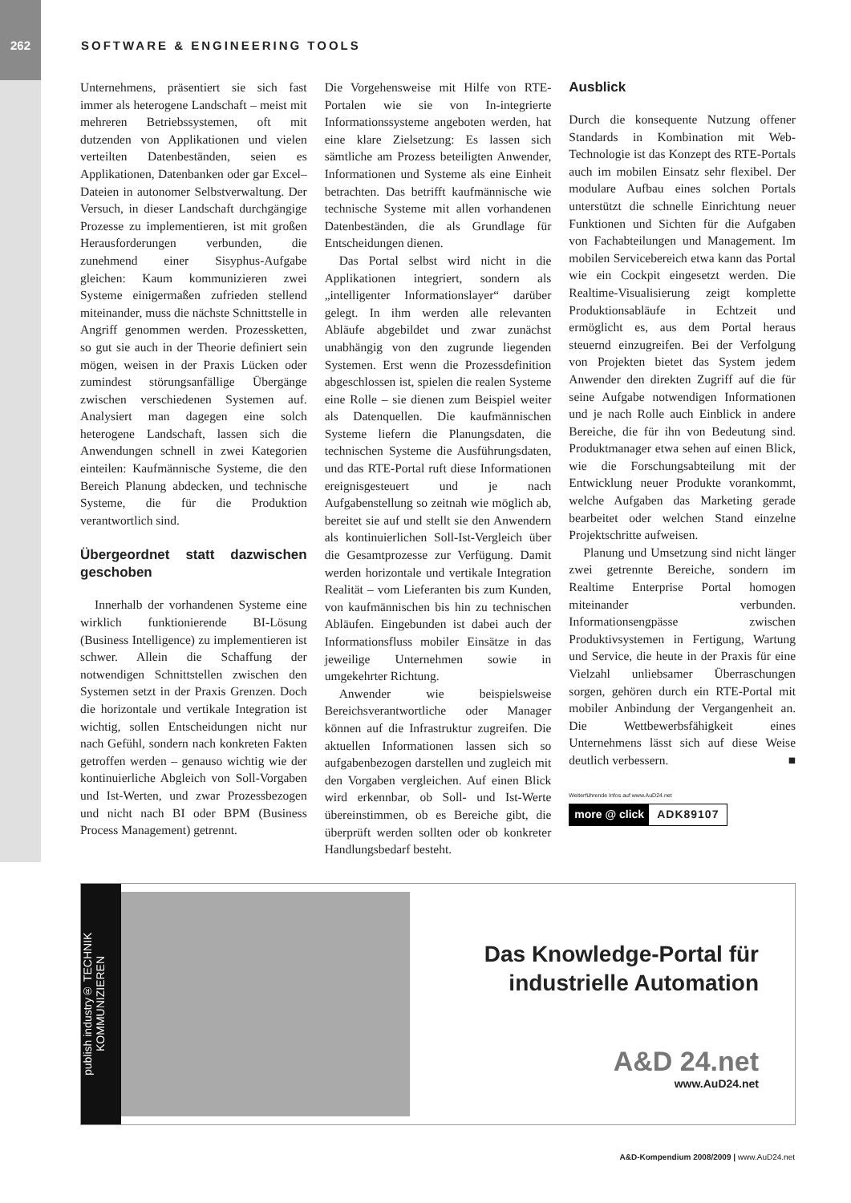262 SOFTWARE & ENGINEERING TOOLS
Unternehmens, präsentiert sie sich fast immer als heterogene Landschaft – meist mit mehreren Betriebssystemen, oft mit dutzenden von Applikationen und vielen verteilten Datenbeständen, seien es Applikationen, Datenbanken oder gar Excel–Dateien in autonomer Selbstverwaltung. Der Versuch, in dieser Landschaft durchgängige Prozesse zu implementieren, ist mit großen Herausforderungen verbunden, die zunehmend einer Sisyphus-Aufgabe gleichen: Kaum kommunizieren zwei Systeme einigermaßen zufrieden stellend miteinander, muss die nächste Schnittstelle in Angriff genommen werden. Prozessketten, so gut sie auch in der Theorie definiert sein mögen, weisen in der Praxis Lücken oder zumindest störungsanfällige Übergänge zwischen verschiedenen Systemen auf. Analysiert man dagegen eine solch heterogene Landschaft, lassen sich die Anwendungen schnell in zwei Kategorien einteilen: Kaufmännische Systeme, die den Bereich Planung abdecken, und technische Systeme, die für die Produktion verantwortlich sind.
Übergeordnet statt dazwischen geschoben
Innerhalb der vorhandenen Systeme eine wirklich funktionierende BI-Lösung (Business Intelligence) zu implementieren ist schwer. Allein die Schaffung der notwendigen Schnittstellen zwischen den Systemen setzt in der Praxis Grenzen. Doch die horizontale und vertikale Integration ist wichtig, sollen Entscheidungen nicht nur nach Gefühl, sondern nach konkreten Fakten getroffen werden – genauso wichtig wie der kontinuierliche Abgleich von Soll-Vorgaben und Ist-Werten, und zwar Prozessbezogen und nicht nach BI oder BPM (Business Process Management) getrennt.
Die Vorgehensweise mit Hilfe von RTE-Portalen wie sie von In-integrierte Informationssysteme angeboten werden, hat eine klare Zielsetzung: Es lassen sich sämtliche am Prozess beteiligten Anwender, Informationen und Systeme als eine Einheit betrachten. Das betrifft kaufmännische wie technische Systeme mit allen vorhandenen Datenbeständen, die als Grundlage für Entscheidungen dienen.
Das Portal selbst wird nicht in die Applikationen integriert, sondern als „intelligenter Informationslayer“ darüber gelegt. In ihm werden alle relevanten Abläufe abgebildet und zwar zunächst unabhängig von den zugrunde liegenden Systemen. Erst wenn die Prozessdefinition abgeschlossen ist, spielen die realen Systeme eine Rolle – sie dienen zum Beispiel weiter als Datenquellen. Die kaufmännischen Systeme liefern die Planungsdaten, die technischen Systeme die Ausführungsdaten, und das RTE-Portal ruft diese Informationen ereignisgesteuert und je nach Aufgabenstellung so zeitnah wie möglich ab, bereitet sie auf und stellt sie den Anwendern als kontinuierlichen Soll-Ist-Vergleich über die Gesamtprozesse zur Verfügung. Damit werden horizontale und vertikale Integration Realität – vom Lieferanten bis zum Kunden, von kaufmännischen bis hin zu technischen Abläufen. Eingebunden ist dabei auch der Informationsfluss mobiler Einsätze in das jeweilige Unternehmen sowie in umgekehrter Richtung.
Anwender wie beispielsweise Bereichsverantwortliche oder Manager können auf die Infrastruktur zugreifen. Die aktuellen Informationen lassen sich so aufgabenbezogen darstellen und zugleich mit den Vorgaben vergleichen. Auf einen Blick wird erkennbar, ob Soll- und Ist-Werte übereinstimmen, ob es Bereiche gibt, die überprüft werden sollten oder ob konkreter Handlungsbedarf besteht.
Ausblick
Durch die konsequente Nutzung offener Standards in Kombination mit Web-Technologie ist das Konzept des RTE-Portals auch im mobilen Einsatz sehr flexibel. Der modulare Aufbau eines solchen Portals unterstützt die schnelle Einrichtung neuer Funktionen und Sichten für die Aufgaben von Fachabteilungen und Management. Im mobilen Servicebereich etwa kann das Portal wie ein Cockpit eingesetzt werden. Die Realtime-Visualisierung zeigt komplette Produktionsabläufe in Echtzeit und ermöglicht es, aus dem Portal heraus steuernd einzugreifen. Bei der Verfolgung von Projekten bietet das System jedem Anwender den direkten Zugriff auf die für seine Aufgabe notwendigen Informationen und je nach Rolle auch Einblick in andere Bereiche, die für ihn von Bedeutung sind. Produktmanager etwa sehen auf einen Blick, wie die Forschungsabteilung mit der Entwicklung neuer Produkte vorankommt, welche Aufgaben das Marketing gerade bearbeitet oder welchen Stand einzelne Projektschritte aufweisen.
Planung und Umsetzung sind nicht länger zwei getrennte Bereiche, sondern im Realtime Enterprise Portal homogen miteinander verbunden. Informationsengpässe zwischen Produktivsystemen in Fertigung, Wartung und Service, die heute in der Praxis für eine Vielzahl unliebsamer Überraschungen sorgen, gehören durch ein RTE-Portal mit mobiler Anbindung der Vergangenheit an. Die Wettbewerbsfähigkeit eines Unternehmens lässt sich auf diese Weise deutlich verbessern. ■
Weiterführende Infos auf www.AuD24.net
more @ click ADK89107
publish industry® TECHNIK KOMMUNIZIEREN
Das Knowledge-Portal für industrielle Automation
A&D 24.net
www.AuD24.net
A&D-Kompendium 2008/2009 | www.AuD24.net